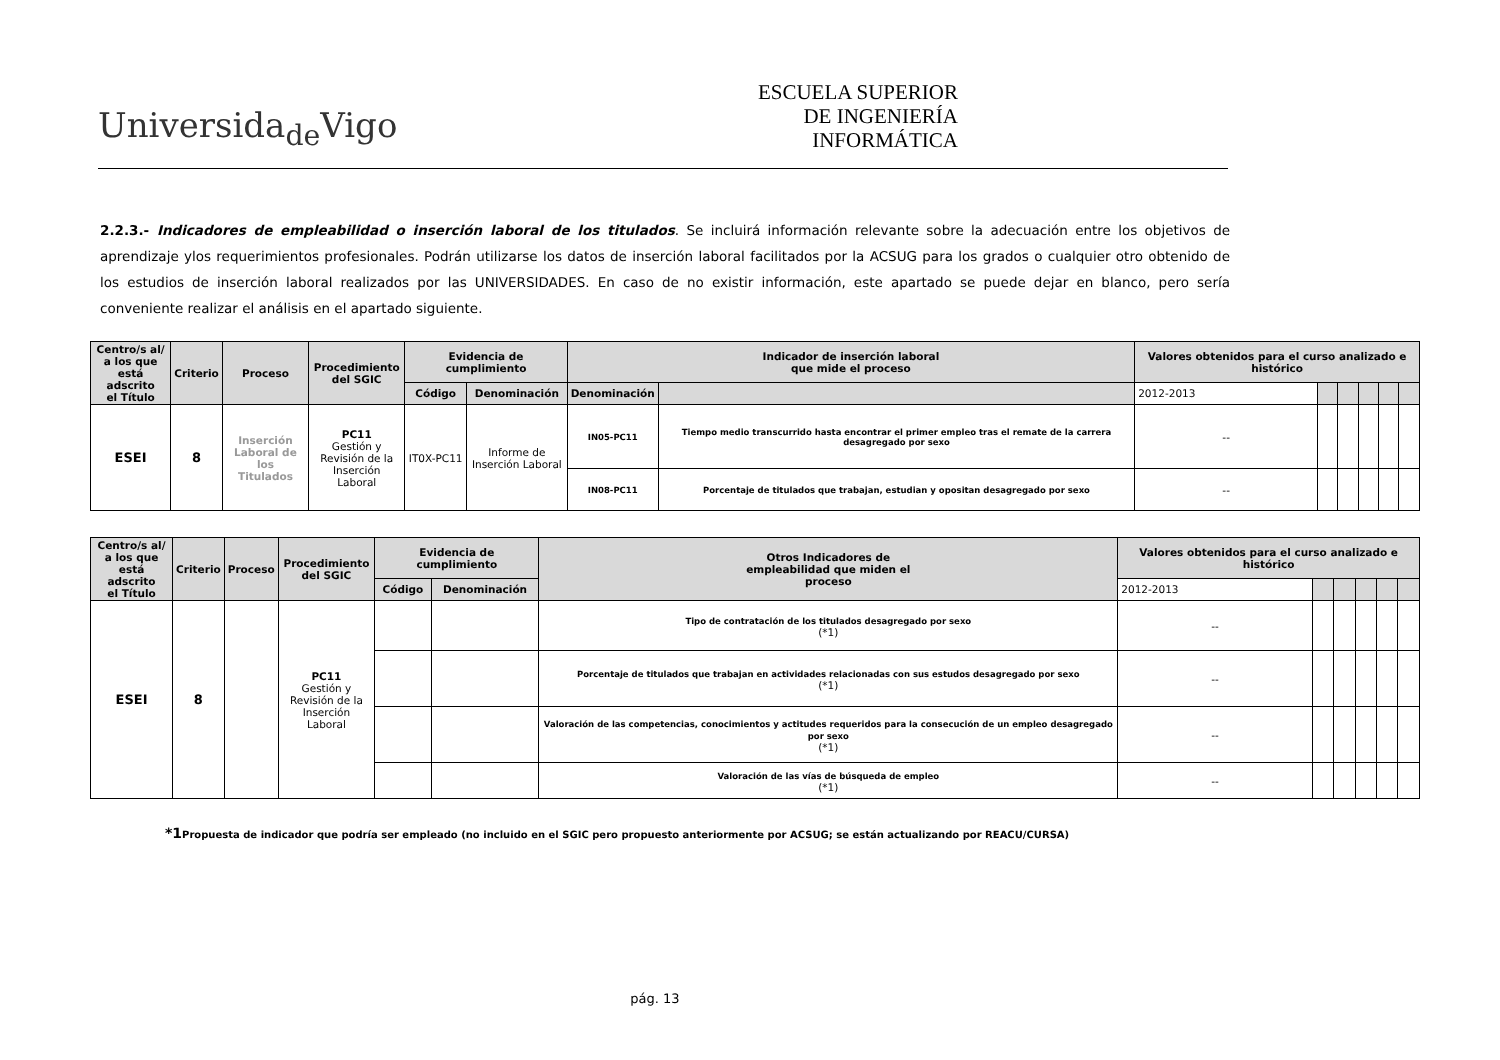Universida<sub>de</sub>Vigo
ESCUELA SUPERIOR
DE INGENIERÍA
INFORMÁTICA
2.2.3.- Indicadores de empleabilidad o inserción laboral de los titulados. Se incluirá información relevante sobre la adecuación entre los objetivos de aprendizaje ylos requerimientos profesionales. Podrán utilizarse los datos de inserción laboral facilitados por la ACSUG para los grados o cualquier otro obtenido de los estudios de inserción laboral realizados por las UNIVERSIDADES. En caso de no existir información, este apartado se puede dejar en blanco, pero sería conveniente realizar el análisis en el apartado siguiente.
| Centro/s al/ a los que está adscrito el Título | Criterio | Proceso | Procedimiento del SGIC | Evidencia de cumplimiento | | Indicador de inserción laboral que mide el proceso | | Valores obtenidos para el curso analizado e histórico | | | | | |
| --- | --- | --- | --- | --- | --- | --- | --- | --- | --- | --- | --- | --- | --- |
| | | | | Código | Denominación | Denominación | | 2012-2013 | | | | | |
| ESEI | 8 | Inserción Laboral de los Titulados | PC11 Gestión y Revisión de la Inserción Laboral | IT0X-PC11 | Informe de Inserción Laboral | IN05-PC11 | Tiempo medio transcurrido hasta encontrar el primer empleo tras el remate de la carrera desagregado por sexo | -- | | | | | |
| | | | | | | IN08-PC11 | Porcentaje de titulados que trabajan, estudian y opositan desagregado por sexo | -- | | | | | |
| Centro/s al/ a los que está adscrito el Título | Criterio | Proceso | Procedimiento del SGIC | Evidencia de cumplimiento | | Otros Indicadores de empleabilidad que miden el proceso | Valores obtenidos para el curso analizado e histórico | | | | | |
| --- | --- | --- | --- | --- | --- | --- | --- | --- | --- | --- | --- | --- |
| | | | | Código | Denominación | | 2012-2013 | | | | | |
| ESEI | 8 | | PC11 Gestión y Revisión de la Inserción Laboral | | | Tipo de contratación de los titulados desagregado por sexo (*1) | -- | | | | | |
| | | | | | | Porcentaje de titulados que trabajan en actividades relacionadas con sus estudos desagregado por sexo (*1) | -- | | | | | |
| | | | | | | Valoración de las competencias, conocimientos y actitudes requeridos para la consecución de un empleo desagregado por sexo (*1) | -- | | | | | |
| | | | | | | Valoración de las vías de búsqueda de empleo (*1) | -- | | | | | |
*1 Propuesta de indicador que podría ser empleado (no incluido en el SGIC pero propuesto anteriormente por ACSUG; se están actualizando por REACU/CURSA)
pág. 13